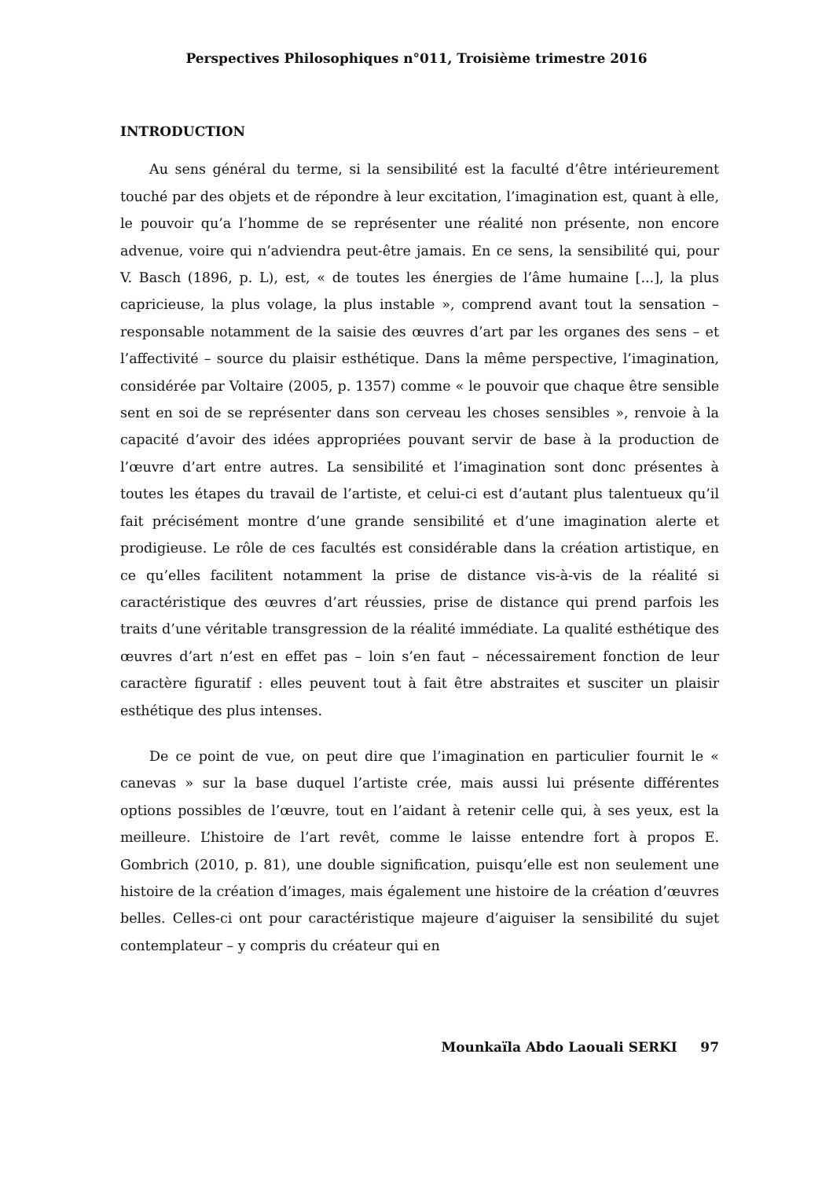Perspectives Philosophiques n°011, Troisième trimestre 2016
INTRODUCTION
Au sens général du terme, si la sensibilité est la faculté d’être intérieurement touché par des objets et de répondre à leur excitation, l’imagination est, quant à elle, le pouvoir qu’a l’homme de se représenter une réalité non présente, non encore advenue, voire qui n’adviendra peut-être jamais. En ce sens, la sensibilité qui, pour V. Basch (1896, p. L), est, « de toutes les énergies de l’âme humaine [...], la plus capricieuse, la plus volage, la plus instable », comprend avant tout la sensation – responsable notamment de la saisie des œuvres d’art par les organes des sens – et l’affectivité – source du plaisir esthétique. Dans la même perspective, l’imagination, considérée par Voltaire (2005, p. 1357) comme « le pouvoir que chaque être sensible sent en soi de se représenter dans son cerveau les choses sensibles », renvoie à la capacité d’avoir des idées appropriées pouvant servir de base à la production de l’œuvre d’art entre autres. La sensibilité et l’imagination sont donc présentes à toutes les étapes du travail de l’artiste, et celui-ci est d’autant plus talentueux qu’il fait précisément montre d’une grande sensibilité et d’une imagination alerte et prodigieuse. Le rôle de ces facultés est considérable dans la création artistique, en ce qu’elles facilitent notamment la prise de distance vis-à-vis de la réalité si caractéristique des œuvres d’art réussies, prise de distance qui prend parfois les traits d’une véritable transgression de la réalité immédiate. La qualité esthétique des œuvres d’art n’est en effet pas – loin s’en faut – nécessairement fonction de leur caractère figuratif : elles peuvent tout à fait être abstraites et susciter un plaisir esthétique des plus intenses.
De ce point de vue, on peut dire que l’imagination en particulier fournit le « canevas » sur la base duquel l’artiste crée, mais aussi lui présente différentes options possibles de l’œuvre, tout en l’aidant à retenir celle qui, à ses yeux, est la meilleure. L’histoire de l’art revêt, comme le laisse entendre fort à propos E. Gombrich (2010, p. 81), une double signification, puisqu’elle est non seulement une histoire de la création d’images, mais également une histoire de la création d’œuvres belles. Celles-ci ont pour caractéristique majeure d’aiguiser la sensibilité du sujet contemplateur – y compris du créateur qui en
Mounkaïla Abdo Laouali SERKI 97